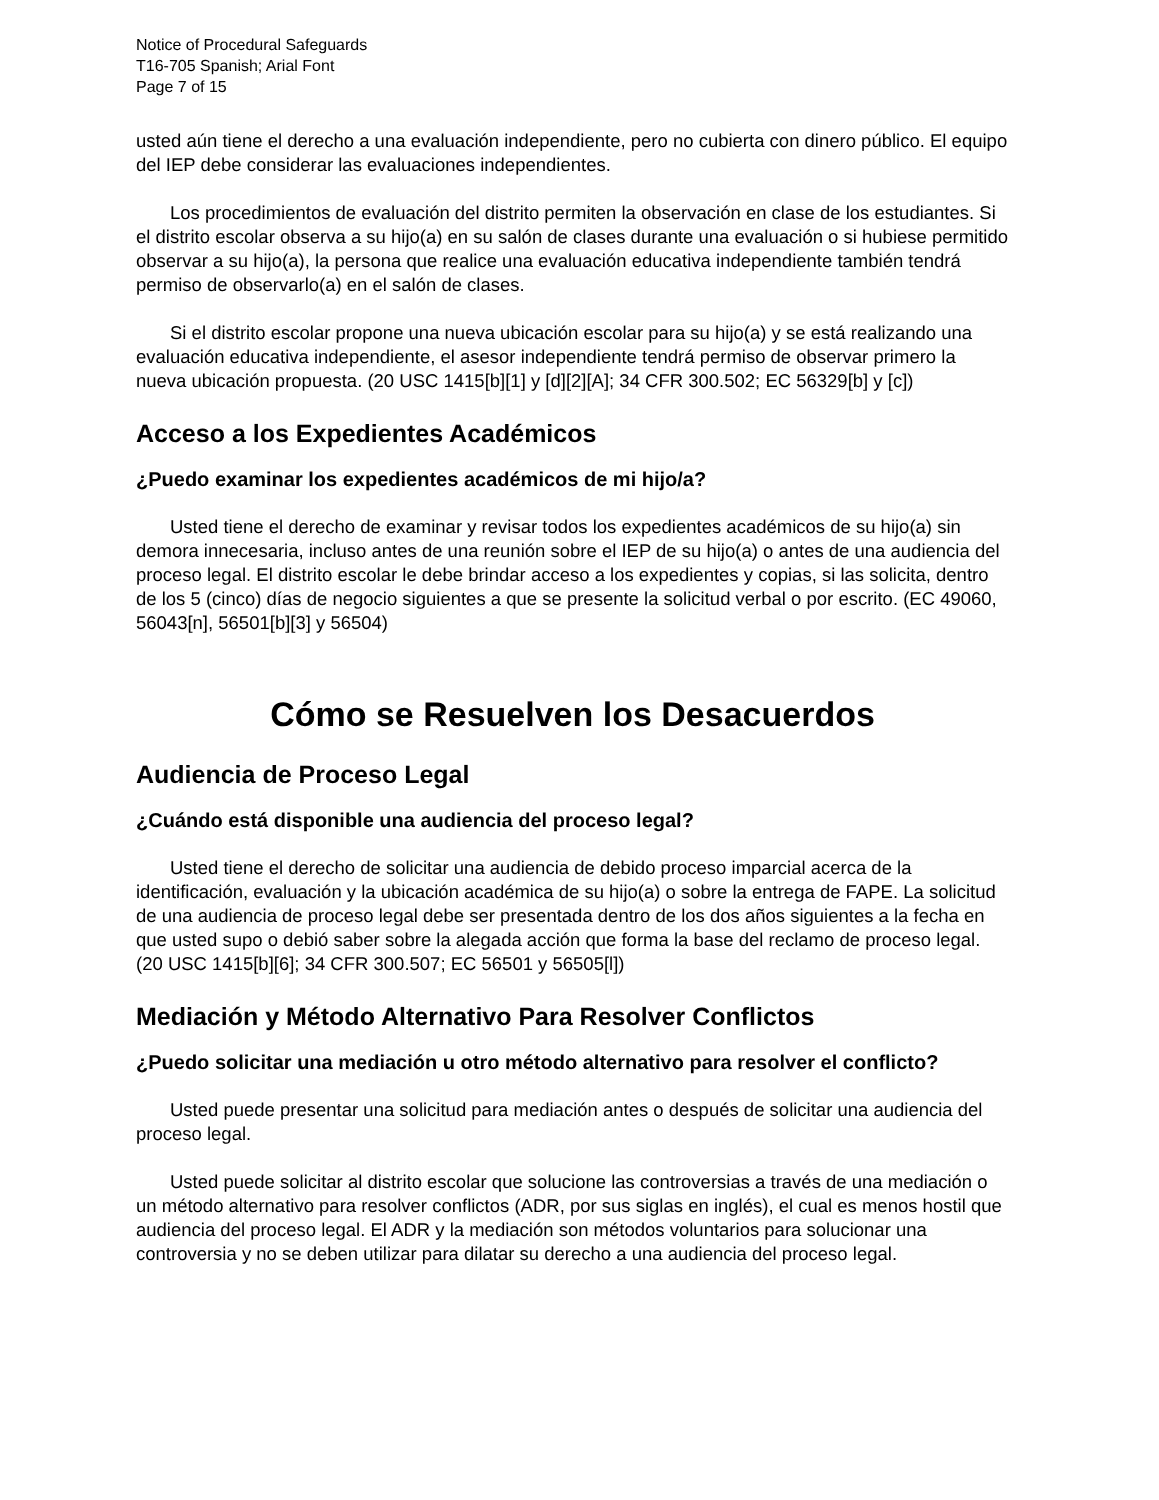Notice of Procedural Safeguards
T16-705 Spanish; Arial Font
Page 7 of 15
usted aún tiene el derecho a una evaluación independiente, pero no cubierta con dinero público. El equipo del IEP debe considerar las evaluaciones independientes.
Los procedimientos de evaluación del distrito permiten la observación en clase de los estudiantes. Si el distrito escolar observa a su hijo(a) en su salón de clases durante una evaluación o si hubiese permitido observar a su hijo(a), la persona que realice una evaluación educativa independiente también tendrá permiso de observarlo(a) en el salón de clases.
Si el distrito escolar propone una nueva ubicación escolar para su hijo(a) y se está realizando una evaluación educativa independiente, el asesor independiente tendrá permiso de observar primero la nueva ubicación propuesta. (20 USC 1415[b][1] y [d][2][A]; 34 CFR 300.502; EC 56329[b] y [c])
Acceso a los Expedientes Académicos
¿Puedo examinar los expedientes académicos de mi hijo/a?
Usted tiene el derecho de examinar y revisar todos los expedientes académicos de su hijo(a) sin demora innecesaria, incluso antes de una reunión sobre el IEP de su hijo(a) o antes de una audiencia del proceso legal. El distrito escolar le debe brindar acceso a los expedientes y copias, si las solicita, dentro de los 5 (cinco) días de negocio siguientes a que se presente la solicitud verbal o por escrito. (EC 49060, 56043[n], 56501[b][3] y 56504)
Cómo se Resuelven los Desacuerdos
Audiencia de Proceso Legal
¿Cuándo está disponible una audiencia del proceso legal?
Usted tiene el derecho de solicitar una audiencia de debido proceso imparcial acerca de la identificación, evaluación y la ubicación académica de su hijo(a) o sobre la entrega de FAPE. La solicitud de una audiencia de proceso legal debe ser presentada dentro de los dos años siguientes a la fecha en que usted supo o debió saber sobre la alegada acción que forma la base del reclamo de proceso legal. (20 USC 1415[b][6]; 34 CFR 300.507; EC 56501 y 56505[l])
Mediación y Método Alternativo Para Resolver Conflictos
¿Puedo solicitar una mediación u otro método alternativo para resolver el conflicto?
Usted puede presentar una solicitud para mediación antes o después de solicitar una audiencia del proceso legal.
Usted puede solicitar al distrito escolar que solucione las controversias a través de una mediación o un método alternativo para resolver conflictos (ADR, por sus siglas en inglés), el cual es menos hostil que audiencia del proceso legal. El ADR y la mediación son métodos voluntarios para solucionar una controversia y no se deben utilizar para dilatar su derecho a una audiencia del proceso legal.